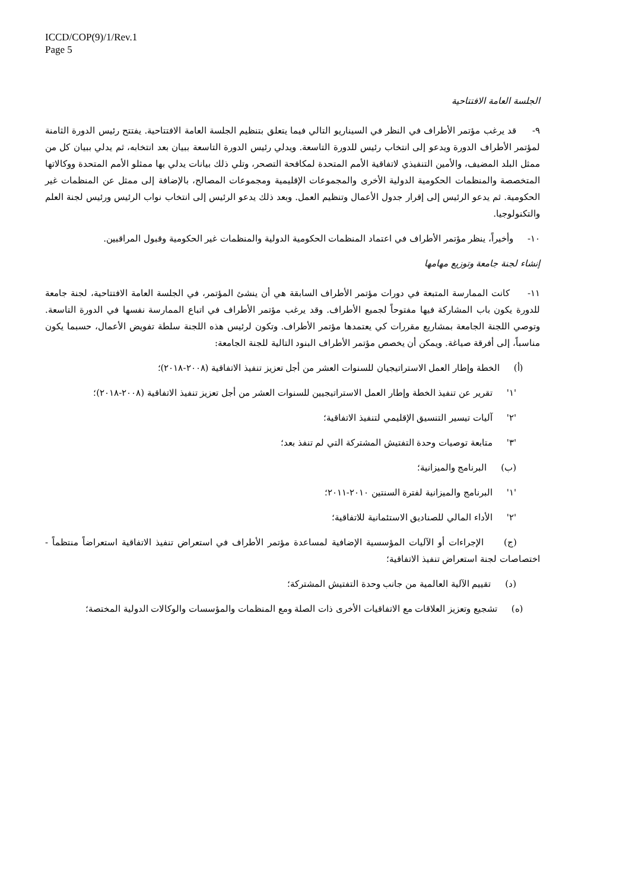ICCD/COP(9)/1/Rev.1
Page 5
الجلسة العامة الافتتاحية
٩- قد يرغب مؤتمر الأطراف في النظر في السيناريو التالي فيما يتعلق بتنظيم الجلسة العامة الافتتاحية. يفتتح رئيس الدورة الثامنة لمؤتمر الأطراف الدورة ويدعو إلى انتخاب رئيس للدورة التاسعة. ويدلي رئيس الدورة التاسعة ببيان بعد انتخابه، ثم يدلي ببيان كل من ممثل البلد المضيف، والأمين التنفيذي لاتفاقية الأمم المتحدة لمكافحة التصحر، وتلي ذلك بيانات يدلي بها ممثلو الأمم المتحدة ووكالاتها المتخصصة والمنظمات الحكومية الدولية الأخرى والمجموعات الإقليمية ومجموعات المصالح، بالإضافة إلى ممثل عن المنظمات غير الحكومية. ثم يدعو الرئيس إلى إقرار جدول الأعمال وتنظيم العمل. وبعد ذلك يدعو الرئيس إلى انتخاب نواب الرئيس ورئيس لجنة العلم والتكنولوجيا.
١٠- وأخيراً، ينظر مؤتمر الأطراف في اعتماد المنظمات الحكومية الدولية والمنظمات غير الحكومية وقبول المراقبين.
إنشاء لجنة جامعة وتوزيع مهامها
١١- كانت الممارسة المتبعة في دورات مؤتمر الأطراف السابقة هي أن ينشئ المؤتمر، في الجلسة العامة الافتتاحية، لجنة جامعة للدورة يكون باب المشاركة فيها مفتوحاً لجميع الأطراف. وقد يرغب مؤتمر الأطراف في اتباع الممارسة نفسها في الدورة التاسعة. وتوصي اللجنة الجامعة بمشاريع مقررات كي يعتمدها مؤتمر الأطراف. وتكون لرئيس هذه اللجنة سلطة تفويض الأعمال، حسبما يكون مناسباً، إلى أفرقة صياغة. ويمكن أن يخصص مؤتمر الأطراف البنود التالية للجنة الجامعة:
(أ) الخطة وإطار العمل الاستراتيجيان للسنوات العشر من أجل تعزيز تنفيذ الاتفاقية (٢٠٠٨-٢٠١٨)؛
'١' تقرير عن تنفيذ الخطة وإطار العمل الاستراتيجيين للسنوات العشر من أجل تعزيز تنفيذ الاتفاقية (٢٠٠٨-٢٠١٨)؛
'٢' آليات تيسير التنسيق الإقليمي لتنفيذ الاتفاقية؛
'٣' متابعة توصيات وحدة التفتيش المشتركة التي لم تنفذ بعد؛
(ب) البرنامج والميزانية؛
'١' البرنامج والميزانية لفترة السنتين ٢٠١٠-٢٠١١؛
'٢' الأداء المالي للصناديق الاستئمانية للاتفاقية؛
(ج) الإجراءات أو الآليات المؤسسية الإضافية لمساعدة مؤتمر الأطراف في استعراض تنفيذ الاتفاقية استعراضاً منتظماً - اختصاصات لجنة استعراض تنفيذ الاتفاقية؛
(د) تقييم الآلية العالمية من جانب وحدة التفتيش المشتركة؛
(ه) تشجيع وتعزيز العلاقات مع الاتفاقيات الأخرى ذات الصلة ومع المنظمات والمؤسسات والوكالات الدولية المختصة؛